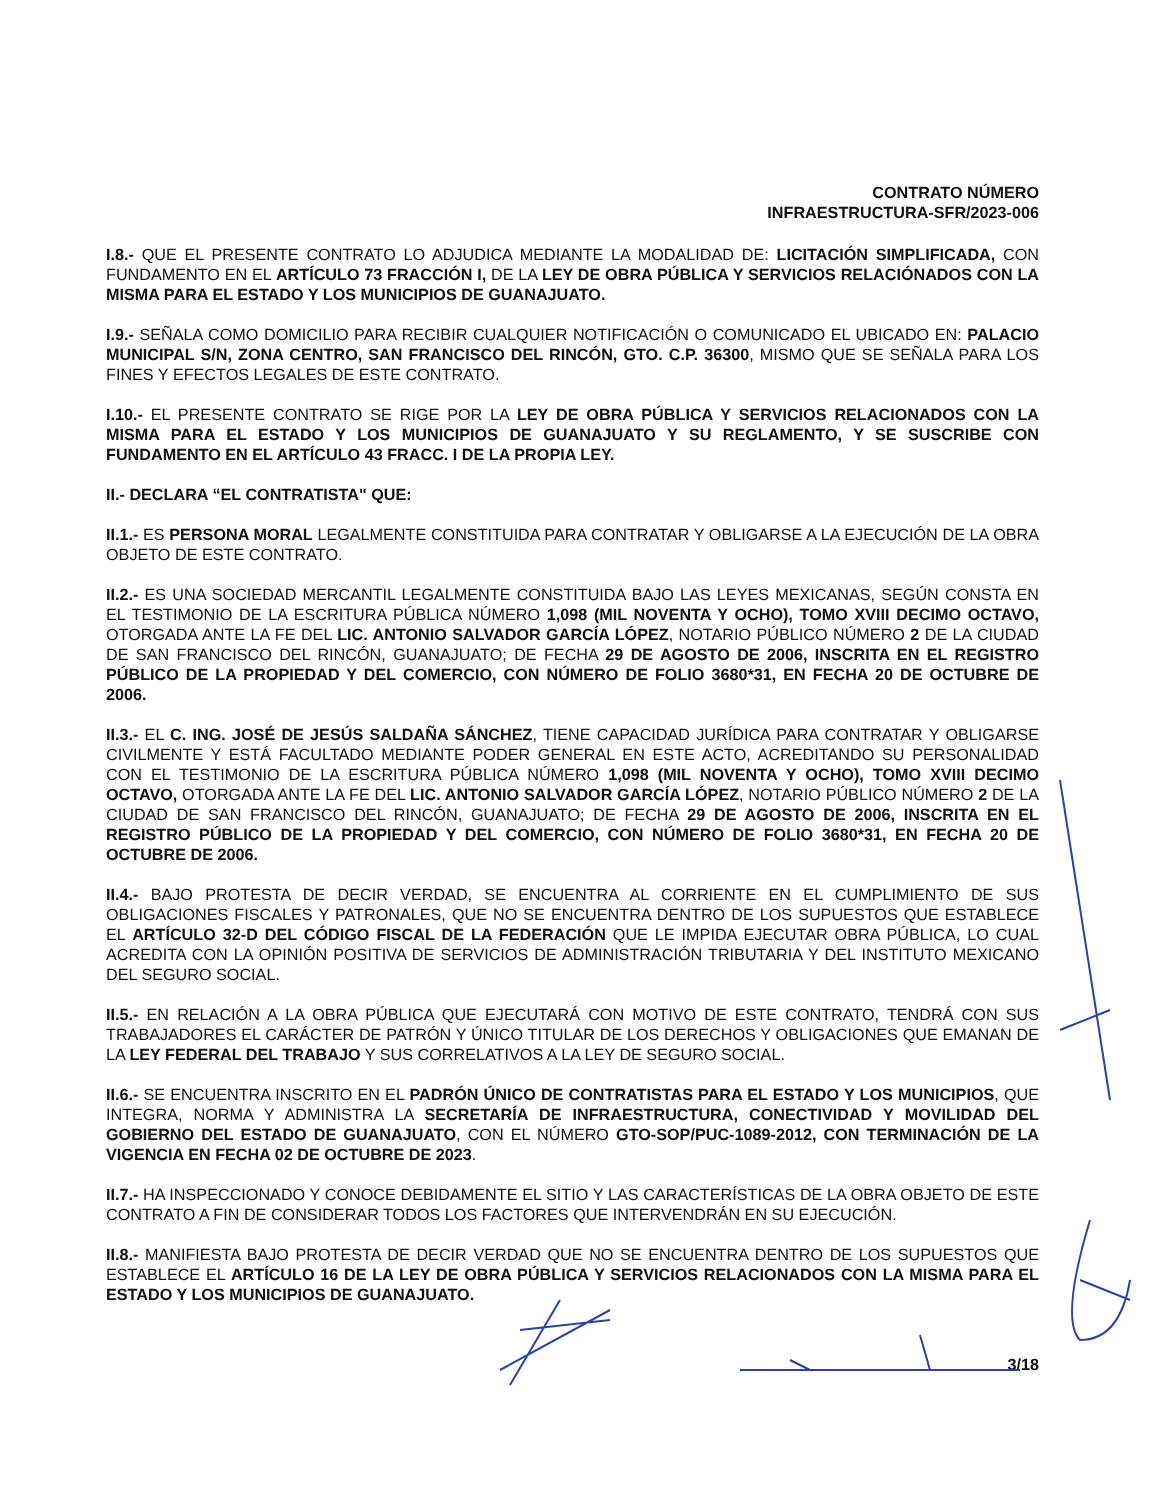CONTRATO NÚMERO
INFRAESTRUCTURA-SFR/2023-006
I.8.- QUE EL PRESENTE CONTRATO LO ADJUDICA MEDIANTE LA MODALIDAD DE: LICITACIÓN SIMPLIFICADA, CON FUNDAMENTO EN EL ARTÍCULO 73 FRACCIÓN I, DE LA LEY DE OBRA PÚBLICA Y SERVICIOS RELACIÓNADOS CON LA MISMA PARA EL ESTADO Y LOS MUNICIPIOS DE GUANAJUATO.
I.9.- SEÑALA COMO DOMICILIO PARA RECIBIR CUALQUIER NOTIFICACIÓN O COMUNICADO EL UBICADO EN: PALACIO MUNICIPAL S/N, ZONA CENTRO, SAN FRANCISCO DEL RINCÓN, GTO. C.P. 36300, MISMO QUE SE SEÑALA PARA LOS FINES Y EFECTOS LEGALES DE ESTE CONTRATO.
I.10.- EL PRESENTE CONTRATO SE RIGE POR LA LEY DE OBRA PÚBLICA Y SERVICIOS RELACIONADOS CON LA MISMA PARA EL ESTADO Y LOS MUNICIPIOS DE GUANAJUATO Y SU REGLAMENTO, Y SE SUSCRIBE CON FUNDAMENTO EN EL ARTÍCULO 43 FRACC. I DE LA PROPIA LEY.
II.- DECLARA “EL CONTRATISTA" QUE:
II.1.- ES PERSONA MORAL LEGALMENTE CONSTITUIDA PARA CONTRATAR Y OBLIGARSE A LA EJECUCIÓN DE LA OBRA OBJETO DE ESTE CONTRATO.
II.2.- ES UNA SOCIEDAD MERCANTIL LEGALMENTE CONSTITUIDA BAJO LAS LEYES MEXICANAS, SEGÚN CONSTA EN EL TESTIMONIO DE LA ESCRITURA PÚBLICA NÚMERO 1,098 (MIL NOVENTA Y OCHO), TOMO XVIII DECIMO OCTAVO, OTORGADA ANTE LA FE DEL LIC. ANTONIO SALVADOR GARCÍA LÓPEZ, NOTARIO PÚBLICO NÚMERO 2 DE LA CIUDAD DE SAN FRANCISCO DEL RINCÓN, GUANAJUATO; DE FECHA 29 DE AGOSTO DE 2006, INSCRITA EN EL REGISTRO PÚBLICO DE LA PROPIEDAD Y DEL COMERCIO, CON NÚMERO DE FOLIO 3680*31, EN FECHA 20 DE OCTUBRE DE 2006.
II.3.- EL C. ING. JOSÉ DE JESÚS SALDAÑA SÁNCHEZ, TIENE CAPACIDAD JURÍDICA PARA CONTRATAR Y OBLIGARSE CIVILMENTE Y ESTÁ FACULTADO MEDIANTE PODER GENERAL EN ESTE ACTO, ACREDITANDO SU PERSONALIDAD CON EL TESTIMONIO DE LA ESCRITURA PÚBLICA NÚMERO 1,098 (MIL NOVENTA Y OCHO), TOMO XVIII DECIMO OCTAVO, OTORGADA ANTE LA FE DEL LIC. ANTONIO SALVADOR GARCÍA LÓPEZ, NOTARIO PÚBLICO NÚMERO 2 DE LA CIUDAD DE SAN FRANCISCO DEL RINCÓN, GUANAJUATO; DE FECHA 29 DE AGOSTO DE 2006, INSCRITA EN EL REGISTRO PÚBLICO DE LA PROPIEDAD Y DEL COMERCIO, CON NÚMERO DE FOLIO 3680*31, EN FECHA 20 DE OCTUBRE DE 2006.
II.4.- BAJO PROTESTA DE DECIR VERDAD, SE ENCUENTRA AL CORRIENTE EN EL CUMPLIMIENTO DE SUS OBLIGACIONES FISCALES Y PATRONALES, QUE NO SE ENCUENTRA DENTRO DE LOS SUPUESTOS QUE ESTABLECE EL ARTÍCULO 32-D DEL CÓDIGO FISCAL DE LA FEDERACIÓN QUE LE IMPIDA EJECUTAR OBRA PÚBLICA, LO CUAL ACREDITA CON LA OPINIÓN POSITIVA DE SERVICIOS DE ADMINISTRACIÓN TRIBUTARIA Y DEL INSTITUTO MEXICANO DEL SEGURO SOCIAL.
II.5.- EN RELACIÓN A LA OBRA PÚBLICA QUE EJECUTARÁ CON MOTIVO DE ESTE CONTRATO, TENDRÁ CON SUS TRABAJADORES EL CARÁCTER DE PATRÓN Y ÚNICO TITULAR DE LOS DERECHOS Y OBLIGACIONES QUE EMANAN DE LA LEY FEDERAL DEL TRABAJO Y SUS CORRELATIVOS A LA LEY DE SEGURO SOCIAL.
II.6.- SE ENCUENTRA INSCRITO EN EL PADRÓN ÚNICO DE CONTRATISTAS PARA EL ESTADO Y LOS MUNICIPIOS, QUE INTEGRA, NORMA Y ADMINISTRA LA SECRETARÍA DE INFRAESTRUCTURA, CONECTIVIDAD Y MOVILIDAD DEL GOBIERNO DEL ESTADO DE GUANAJUATO, CON EL NÚMERO GTO-SOP/PUC-1089-2012, CON TERMINACIÓN DE LA VIGENCIA EN FECHA 02 DE OCTUBRE DE 2023.
II.7.- HA INSPECCIONADO Y CONOCE DEBIDAMENTE EL SITIO Y LAS CARACTERÍSTICAS DE LA OBRA OBJETO DE ESTE CONTRATO A FIN DE CONSIDERAR TODOS LOS FACTORES QUE INTERVENDRÁN EN SU EJECUCIÓN.
II.8.- MANIFIESTA BAJO PROTESTA DE DECIR VERDAD QUE NO SE ENCUENTRA DENTRO DE LOS SUPUESTOS QUE ESTABLECE EL ARTÍCULO 16 DE LA LEY DE OBRA PÚBLICA Y SERVICIOS RELACIONADOS CON LA MISMA PARA EL ESTADO Y LOS MUNICIPIOS DE GUANAJUATO.
3/18